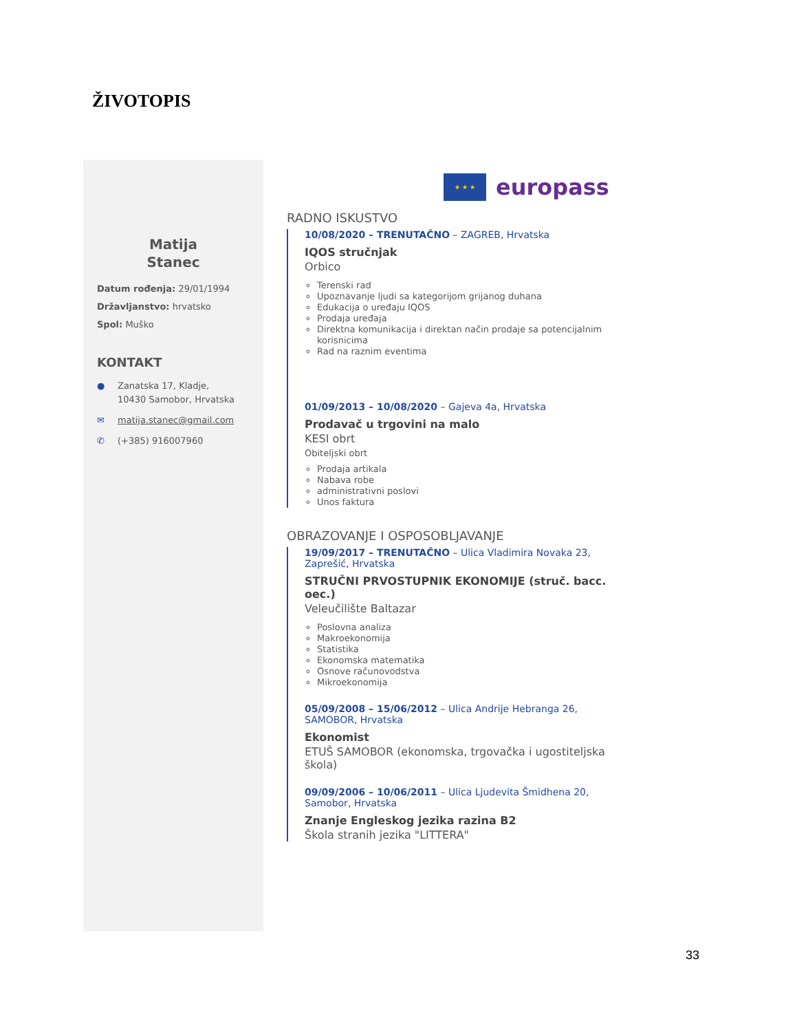ŽIVOTOPIS
Matija
Stanec
Datum rođenja: 29/01/1994
Državljanstvo: hrvatsko
Spol: Muško
KONTAKT
● Zanatska 17, Kladje,
10430 Samobor, Hrvatska
✉ matija.stanec@gmail.com
✆ (+385) 916007960
★ ★ ★
europass
RADNO ISKUSTVO
10/08/2020 – TRENUTAČNO – ZAGREB, Hrvatska
IQOS stručnjak
Orbico
Terenski rad
Upoznavanje ljudi sa kategorijom grijanog duhana
Edukacija o uređaju IQOS
Prodaja uređaja
Direktna komunikacija i direktan način prodaje sa potencijalnim korisnicima
Rad na raznim eventima
01/09/2013 – 10/08/2020 – Gajeva 4a, Hrvatska
Prodavač u trgovini na malo
KESI obrt
Obiteljski obrt
Prodaja artikala
Nabava robe
administrativni poslovi
Unos faktura
OBRAZOVANJE I OSPOSOBLJAVANJE
19/09/2017 – TRENUTAČNO – Ulica Vladimira Novaka 23, Zaprešić, Hrvatska
STRUČNI PRVOSTUPNIK EKONOMIJE (struč. bacc. oec.)
Veleučilište Baltazar
Poslovna analiza
Makroekonomija
Statistika
Ekonomska matematika
Osnove računovodstva
Mikroekonomija
05/09/2008 – 15/06/2012 – Ulica Andrije Hebranga 26, SAMOBOR, Hrvatska
Ekonomist
ETUŠ SAMOBOR (ekonomska, trgovačka i ugostiteljska škola)
09/09/2006 – 10/06/2011 – Ulica Ljudevita Šmidhena 20, Samobor, Hrvatska
Znanje Engleskog jezika razina B2
Škola stranih jezika "LITTERA"
33